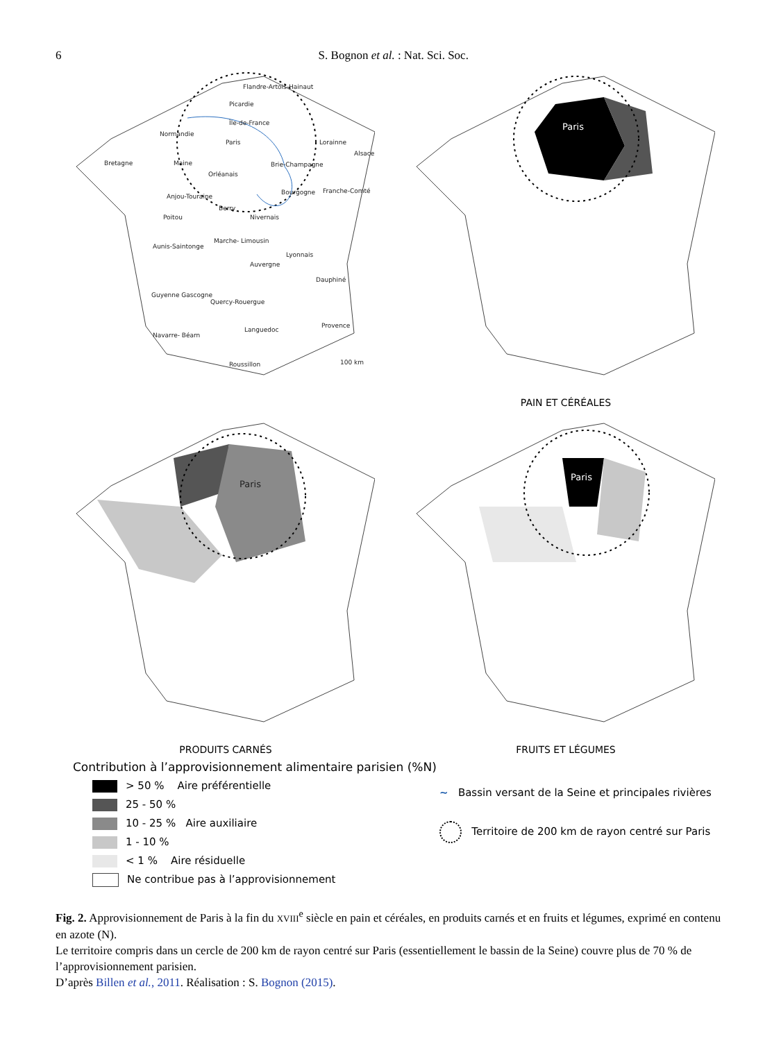6 S. Bognon et al. : Nat. Sci. Soc.
Flandre-Artois-Hainaut
Picardie
Île-de-France
Normandie
Paris Lorainne
Bretagne Maine Brie-Champagne
Alsace
Orléanais
Anjou-Touraine
Bourgogne Franche-Comté
Berry
Poitou Nivernais
Aunis-Saintonge
Marche- Limousin
Lyonnais
Auvergne
Dauphiné
Guyenne Gascogne
Quercy-Rouergue
Provence
Languedoc
Navarre- Béarn
Roussillon 100 km
Paris
PAIN ET CÉRÉALES
Paris
PRODUITS CARNÉS
Paris
FRUITS ET LÉGUMES
Contribution à l’approvisionnement alimentaire parisien (%N)
> 50 % Aire préférentielle
25 - 50 %
10 - 25 % Aire auxiliaire
1 - 10 %
< 1 % Aire résiduelle
Ne contribue pas à l’approvisionnement
~ Bassin versant de la Seine et principales rivières
Territoire de 200 km de rayon centré sur Paris
Fig. 2. Approvisionnement de Paris à la fin du XVIII<sup>e</sup> siècle en pain et céréales, en produits carnés et en fruits et légumes, exprimé en contenu en azote (N).
Le territoire compris dans un cercle de 200 km de rayon centré sur Paris (essentiellement le bassin de la Seine) couvre plus de 70 % de l’approvisionnement parisien.
D’après Billen et al., 2011. Réalisation : S. Bognon (2015).